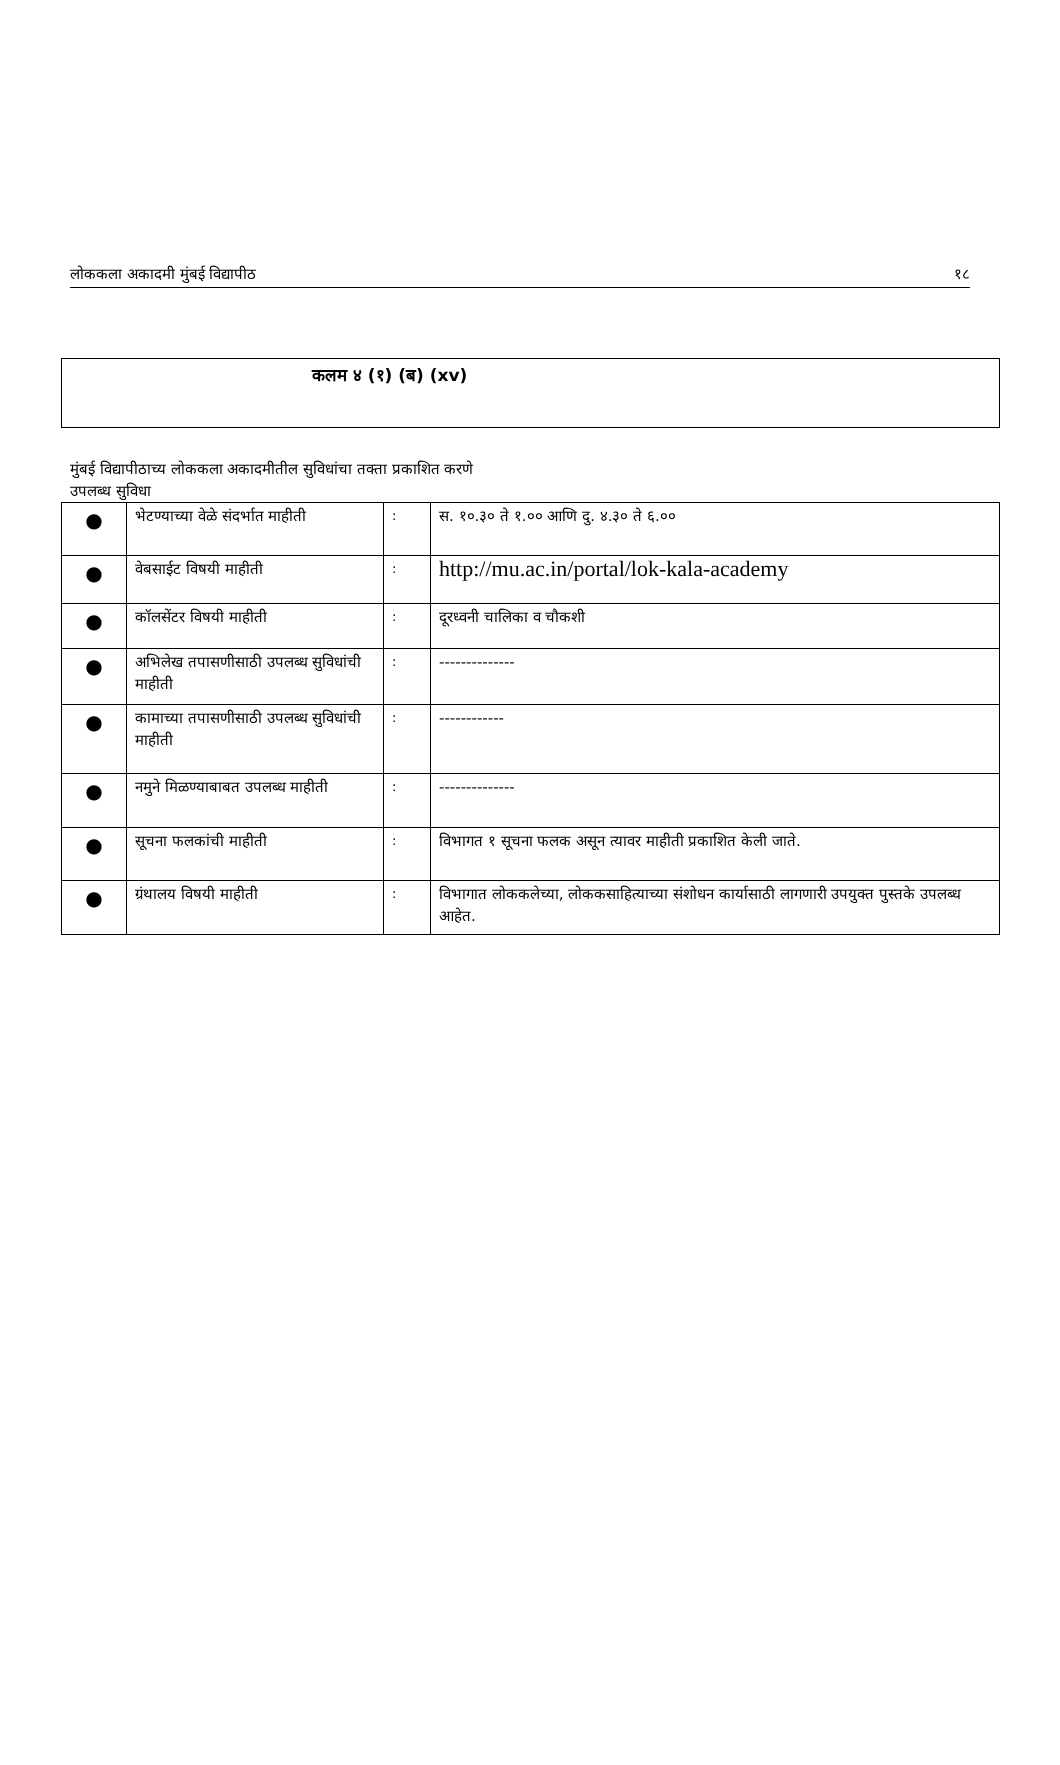लोककला अकादमी मुंबई विद्यापीठ १८
कलम ४ (१) (ब) (xv)
मुंबई विद्यापीठाच्य लोककला अकादमीतील सुविधांचा तक्ता प्रकाशित करणे
उपलब्ध सुविधा
| ● | भेटण्याच्या वेळे संदर्भात माहीती | : | स. १०.३० ते १.०० आणि दु. ४.३० ते ६.०० |
| ● | वेबसाईट विषयी माहीती | : | http://mu.ac.in/portal/lok-kala-academy |
| ● | कॉलसेंटर विषयी माहीती | : | दूरध्वनी चालिका व चौकशी |
| ● | अभिलेख तपासणीसाठी उपलब्ध सुविधांची माहीती | : | -------------- |
| ● | कामाच्या तपासणीसाठी उपलब्ध सुविधांची माहीती | : | ------------ |
| ● | नमुने मिळण्याबाबत उपलब्ध माहीती | : | -------------- |
| ● | सूचना फलकांची माहीती | : | विभागत १ सूचना फलक असून त्यावर माहीती प्रकाशित केली जाते. |
| ● | ग्रंथालय विषयी माहीती | : | विभागात लोककलेच्या, लोककसाहित्याच्या संशोधन कार्यासाठी लागणारी उपयुक्त पुस्तके उपलब्ध आहेत. |